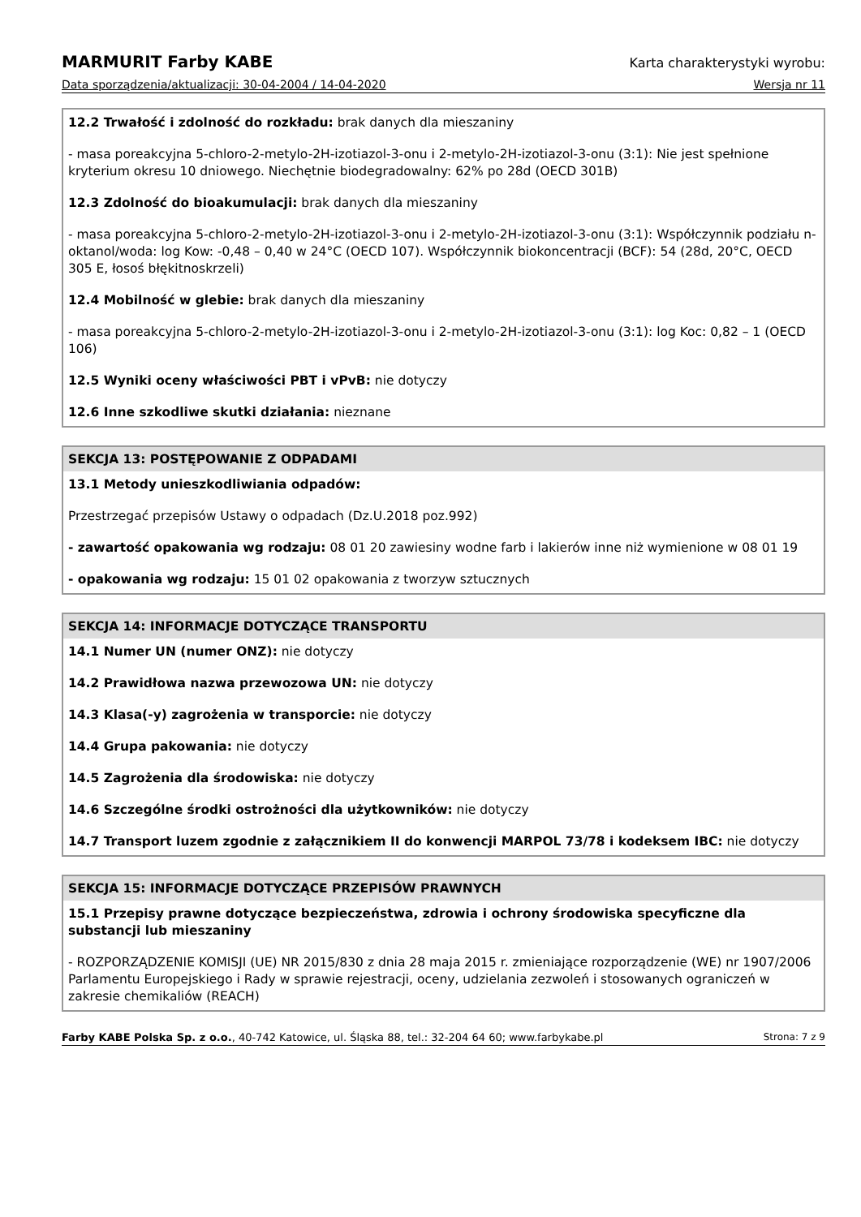MARMURIT Farby KABE Karta charakterystyki wyrobu:
Data sporządzenia/aktualizacji: 30-04-2004 / 14-04-2020 Wersja nr 11
12.2 Trwałość i zdolność do rozkładu: brak danych dla mieszaniny
- masa poreakcyjna 5-chloro-2-metylo-2H-izotiazol-3-onu i 2-metylo-2H-izotiazol-3-onu (3:1): Nie jest spełnione kryterium okresu 10 dniowego. Niechętnie biodegradowalny: 62% po 28d (OECD 301B)
12.3 Zdolność do bioakumulacji: brak danych dla mieszaniny
- masa poreakcyjna 5-chloro-2-metylo-2H-izotiazol-3-onu i 2-metylo-2H-izotiazol-3-onu (3:1): Współczynnik podziału n-oktanol/woda: log Kow: -0,48 – 0,40 w 24°C (OECD 107). Współczynnik biokoncentracji (BCF): 54 (28d, 20°C, OECD 305 E, łosoś błękitnoskrzeli)
12.4 Mobilność w glebie: brak danych dla mieszaniny
- masa poreakcyjna 5-chloro-2-metylo-2H-izotiazol-3-onu i 2-metylo-2H-izotiazol-3-onu (3:1): log Koc: 0,82 – 1 (OECD 106)
12.5 Wyniki oceny właściwości PBT i vPvB: nie dotyczy
12.6 Inne szkodliwe skutki działania: nieznane
SEKCJA 13: POSTĘPOWANIE Z ODPADAMI
13.1 Metody unieszkodliwiania odpadów:
Przestrzegać przepisów Ustawy o odpadach (Dz.U.2018 poz.992)
- zawartość opakowania wg rodzaju: 08 01 20 zawiesiny wodne farb i lakierów inne niż wymienione w 08 01 19
- opakowania wg rodzaju: 15 01 02 opakowania z tworzyw sztucznych
SEKCJA 14: INFORMACJE DOTYCZĄCE TRANSPORTU
14.1 Numer UN (numer ONZ): nie dotyczy
14.2 Prawidłowa nazwa przewozowa UN: nie dotyczy
14.3 Klasa(-y) zagrożenia w transporcie: nie dotyczy
14.4 Grupa pakowania: nie dotyczy
14.5 Zagrożenia dla środowiska: nie dotyczy
14.6 Szczególne środki ostrożności dla użytkowników: nie dotyczy
14.7 Transport luzem zgodnie z załącznikiem II do konwencji MARPOL 73/78 i kodeksem IBC: nie dotyczy
SEKCJA 15: INFORMACJE DOTYCZĄCE PRZEPISÓW PRAWNYCH
15.1 Przepisy prawne dotyczące bezpieczeństwa, zdrowia i ochrony środowiska specyficzne dla substancji lub mieszaniny
- ROZPORZĄDZENIE KOMISJI (UE) NR 2015/830 z dnia 28 maja 2015 r. zmieniające rozporządzenie (WE) nr 1907/2006 Parlamentu Europejskiego i Rady w sprawie rejestracji, oceny, udzielania zezwoleń i stosowanych ograniczeń w zakresie chemikaliów (REACH)
Farby KABE Polska Sp. z o.o., 40-742 Katowice, ul. Śląska 88, tel.: 32-204 64 60; www.farbykabe.pl Strona: 7 z 9